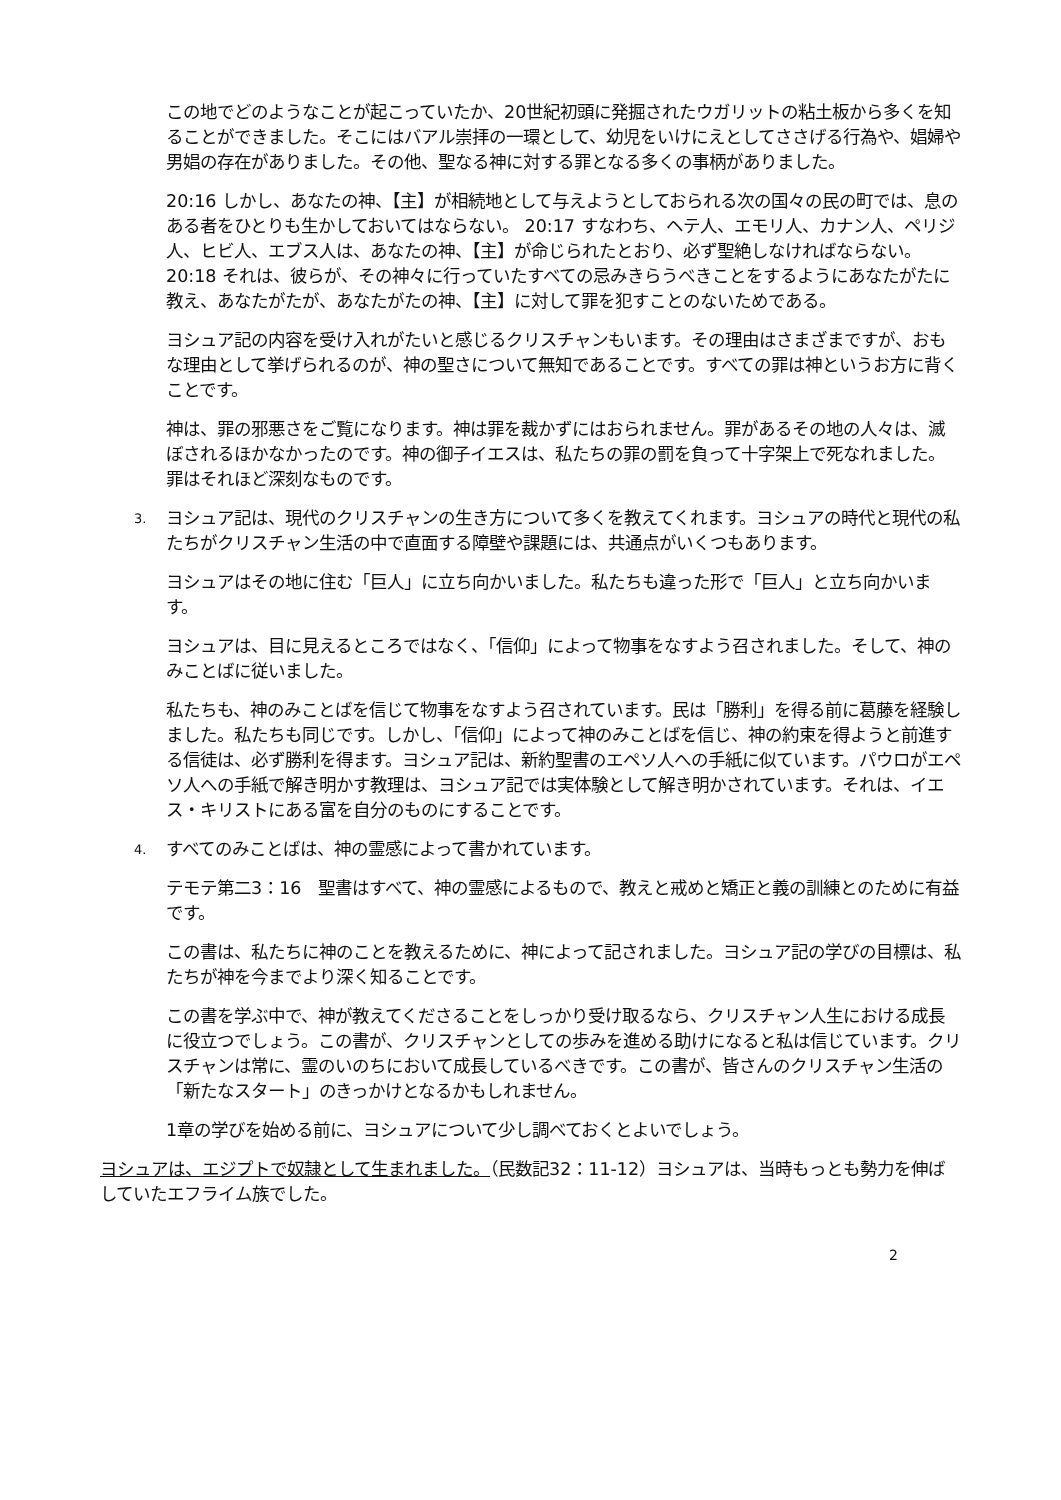この地でどのようなことが起こっていたか、20世紀初頭に発掘されたウガリットの粘土板から多くを知ることができました。そこにはバアル崇拝の一環として、幼児をいけにえとしてささげる行為や、娼婦や男娼の存在がありました。その他、聖なる神に対する罪となる多くの事柄がありました。
20:16 しかし、あなたの神、【主】が相続地として与えようとしておられる次の国々の民の町では、息のある者をひとりも生かしておいてはならない。 20:17 すなわち、ヘテ人、エモリ人、カナン人、ペリジ人、ヒビ人、エブス人は、あなたの神、【主】が命じられたとおり、必ず聖絶しなければならない。 20:18 それは、彼らが、その神々に行っていたすべての忌みきらうべきことをするようにあなたがたに教え、あなたがたが、あなたがたの神、【主】に対して罪を犯すことのないためである。
ヨシュア記の内容を受け入れがたいと感じるクリスチャンもいます。その理由はさまざまですが、おもな理由として挙げられるのが、神の聖さについて無知であることです。すべての罪は神というお方に背くことです。
神は、罪の邪悪さをご覧になります。神は罪を裁かずにはおられません。罪があるその地の人々は、滅ぼされるほかなかったのです。神の御子イエスは、私たちの罪の罰を負って十字架上で死なれました。罪はそれほど深刻なものです。
3. ヨシュア記は、現代のクリスチャンの生き方について多くを教えてくれます。ヨシュアの時代と現代の私たちがクリスチャン生活の中で直面する障壁や課題には、共通点がいくつもあります。
ヨシュアはその地に住む「巨人」に立ち向かいました。私たちも違った形で「巨人」と立ち向かいます。
ヨシュアは、目に見えるところではなく、「信仰」によって物事をなすよう召されました。そして、神のみことばに従いました。
私たちも、神のみことばを信じて物事をなすよう召されています。民は「勝利」を得る前に葛藤を経験しました。私たちも同じです。しかし、「信仰」によって神のみことばを信じ、神の約束を得ようと前進する信徒は、必ず勝利を得ます。ヨシュア記は、新約聖書のエペソ人への手紙に似ています。パウロがエペソ人への手紙で解き明かす教理は、ヨシュア記では実体験として解き明かされています。それは、イエス・キリストにある富を自分のものにすることです。
4. すべてのみことばは、神の霊感によって書かれています。
テモテ第二3：16　聖書はすべて、神の霊感によるもので、教えと戒めと矯正と義の訓練とのために有益です。
この書は、私たちに神のことを教えるために、神によって記されました。ヨシュア記の学びの目標は、私たちが神を今までより深く知ることです。
この書を学ぶ中で、神が教えてくださることをしっかり受け取るなら、クリスチャン人生における成長に役立つでしょう。この書が、クリスチャンとしての歩みを進める助けになると私は信じています。クリスチャンは常に、霊のいのちにおいて成長しているべきです。この書が、皆さんのクリスチャン生活の「新たなスタート」のきっかけとなるかもしれません。
1章の学びを始める前に、ヨシュアについて少し調べておくとよいでしょう。
ヨシュアは、エジプトで奴隷として生まれました。（民数記32：11-12）ヨシュアは、当時もっとも勢力を伸ばしていたエフライム族でした。
2